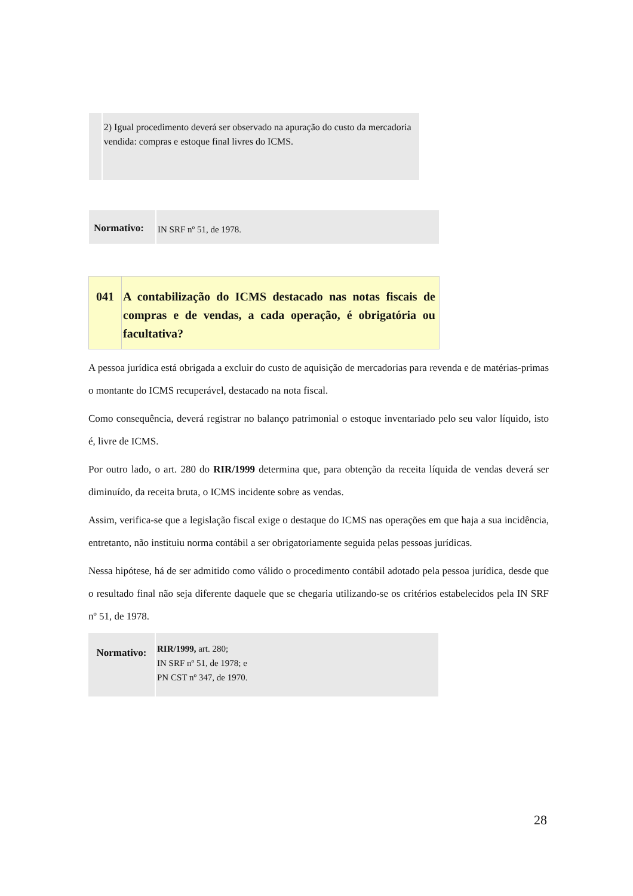2) Igual procedimento deverá ser observado na apuração do custo da mercadoria vendida: compras e estoque final livres do ICMS.
Normativo:
IN SRF nº 51, de 1978.
041 A contabilização do ICMS destacado nas notas fiscais de compras e de vendas, a cada operação, é obrigatória ou facultativa?
A pessoa jurídica está obrigada a excluir do custo de aquisição de mercadorias para revenda e de matérias-primas o montante do ICMS recuperável, destacado na nota fiscal.
Como consequência, deverá registrar no balanço patrimonial o estoque inventariado pelo seu valor líquido, isto é, livre de ICMS.
Por outro lado, o art. 280 do RIR/1999 determina que, para obtenção da receita líquida de vendas deverá ser diminuído, da receita bruta, o ICMS incidente sobre as vendas.
Assim, verifica-se que a legislação fiscal exige o destaque do ICMS nas operações em que haja a sua incidência, entretanto, não instituiu norma contábil a ser obrigatoriamente seguida pelas pessoas jurídicas.
Nessa hipótese, há de ser admitido como válido o procedimento contábil adotado pela pessoa jurídica, desde que o resultado final não seja diferente daquele que se chegaria utilizando-se os critérios estabelecidos pela IN SRF nº 51, de 1978.
Normativo:
RIR/1999, art. 280;
IN SRF nº 51, de 1978; e
PN CST nº 347, de 1970.
28